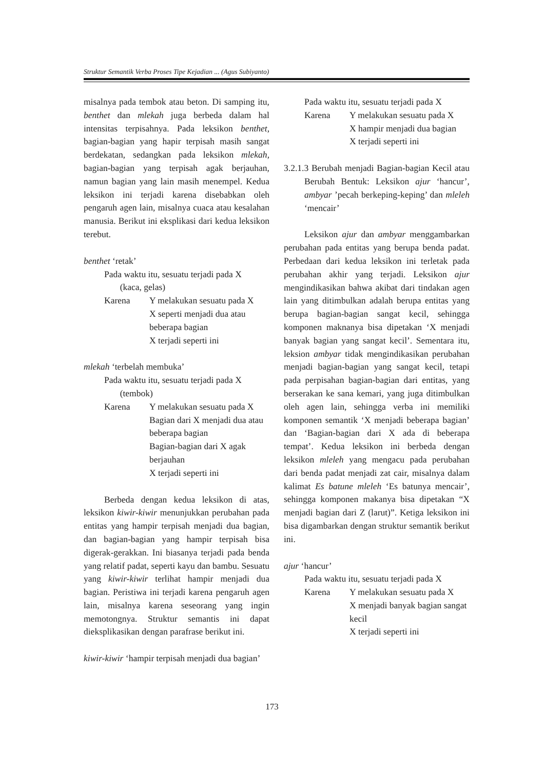Struktur Semantik Verba Proses Tipe Kejadian ... (Agus Subiyanto)
misalnya pada tembok atau beton. Di samping itu, benthet dan mlekah juga berbeda dalam hal intensitas terpisahnya. Pada leksikon benthet, bagian-bagian yang hapir terpisah masih sangat berdekatan, sedangkan pada leksikon mlekah, bagian-bagian yang terpisah agak berjauhan, namun bagian yang lain masih menempel. Kedua leksikon ini terjadi karena disebabkan oleh pengaruh agen lain, misalnya cuaca atau kesalahan manusia. Berikut ini eksplikasi dari kedua leksikon terebut.
benthet ‘retak’
Pada waktu itu, sesuatu terjadi pada X
(kaca, gelas)
Karena Y melakukan sesuatu pada X
X seperti menjadi dua atau beberapa bagian
X terjadi seperti ini
mlekah ‘terbelah membuka’
Pada waktu itu, sesuatu terjadi pada X
(tembok)
Karena Y melakukan sesuatu pada X
Bagian dari X menjadi dua atau beberapa bagian
Bagian-bagian dari X agak berjauhan
X terjadi seperti ini
Berbeda dengan kedua leksikon di atas, leksikon kiwir-kiwir menunjukkan perubahan pada entitas yang hampir terpisah menjadi dua bagian, dan bagian-bagian yang hampir terpisah bisa digerak-gerakkan. Ini biasanya terjadi pada benda yang relatif padat, seperti kayu dan bambu. Sesuatu yang kiwir-kiwir terlihat hampir menjadi dua bagian. Peristiwa ini terjadi karena pengaruh agen lain, misalnya karena seseorang yang ingin memotongnya. Struktur semantis ini dapat dieksplikasikan dengan parafrase berikut ini.
kiwir-kiwir ‘hampir terpisah menjadi dua bagian’
Pada waktu itu, sesuatu terjadi pada X
Karena Y melakukan sesuatu pada X
X hampir menjadi dua bagian
X terjadi seperti ini
3.2.1.3 Berubah menjadi Bagian-bagian Kecil atau Berubah Bentuk: Leksikon ajur ‘hancur’, ambyar ’pecah berkeping-keping’ dan mleleh ‘mencair’
Leksikon ajur dan ambyar menggambarkan perubahan pada entitas yang berupa benda padat. Perbedaan dari kedua leksikon ini terletak pada perubahan akhir yang terjadi. Leksikon ajur mengindikasikan bahwa akibat dari tindakan agen lain yang ditimbulkan adalah berupa entitas yang berupa bagian-bagian sangat kecil, sehingga komponen maknanya bisa dipetakan ‘X menjadi banyak bagian yang sangat kecil’. Sementara itu, leksion ambyar tidak mengindikasikan perubahan menjadi bagian-bagian yang sangat kecil, tetapi pada perpisahan bagian-bagian dari entitas, yang berserakan ke sana kemari, yang juga ditimbulkan oleh agen lain, sehingga verba ini memiliki komponen semantik ‘X menjadi beberapa bagian’ dan ‘Bagian-bagian dari X ada di beberapa tempat’. Kedua leksikon ini berbeda dengan leksikon mleleh yang mengacu pada perubahan dari benda padat menjadi zat cair, misalnya dalam kalimat Es batune mleleh ‘Es batunya mencair’, sehingga komponen makanya bisa dipetakan “X menjadi bagian dari Z (larut)”. Ketiga leksikon ini bisa digambarkan dengan struktur semantik berikut ini.
ajur ‘hancur’
Pada waktu itu, sesuatu terjadi pada X
Karena Y melakukan sesuatu pada X
X menjadi banyak bagian sangat kecil
X terjadi seperti ini
173